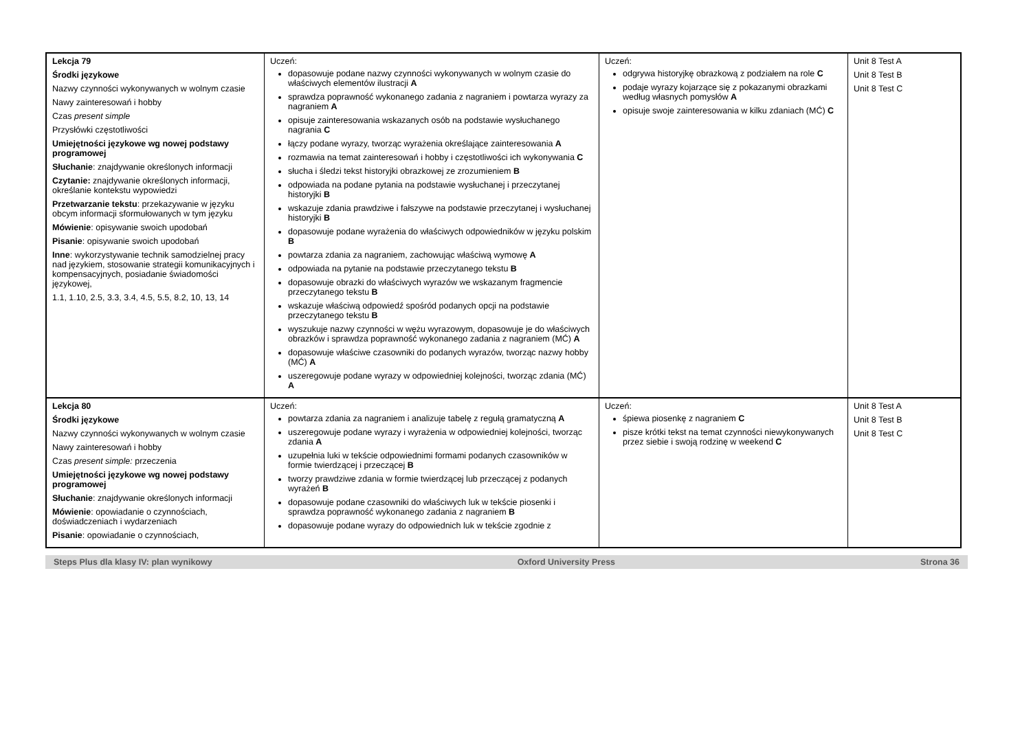| Lekcja 79 Środki językowe Nazwy czynności wykonywanych w wolnym czasie Nawy zainteresowań i hobby Czas present simple Przysłówki częstotliwości Umiejętności językowe wg nowej podstawy programowej Słuchanie : znajdywanie określonych informacji Czytanie: znajdywanie określonych informacji, określanie kontekstu wypowiedzi Przetwarzanie tekstu : przekazywanie w języku obcym informacji sformułowanych w tym języku Mówienie : opisywanie swoich upodobań Pisanie : opisywanie swoich upodobań Inne : wykorzystywanie technik samodzielnej pracy nad językiem, stosowanie strategii komunikacyjnych i kompensacyjnych, posiadanie świadomości językowej, 1.1, 1.10, 2.5, 3.3, 3.4, 4.5, 5.5, 8.2, 10, 13, 14 | Uczeń: dopasowuje podane nazwy czynności wykonywanych w wolnym czasie do właściwych elementów ilustracji A sprawdza poprawność wykonanego zadania z nagraniem i powtarza wyrazy za nagraniem A opisuje zainteresowania wskazanych osób na podstawie wysłuchanego nagrania C łączy podane wyrazy, tworząc wyrażenia określające zainteresowania A rozmawia na temat zainteresowań i hobby i częstotliwości ich wykonywania C słucha i śledzi tekst historyjki obrazkowej ze zrozumieniem B odpowiada na podane pytania na podstawie wysłuchanej i przeczytanej historyjki B wskazuje zdania prawdziwe i fałszywe na podstawie przeczytanej i wysłuchanej historyjki B dopasowuje podane wyrażenia do właściwych odpowiedników w języku polskim B powtarza zdania za nagraniem, zachowując właściwą wymowę A odpowiada na pytanie na podstawie przeczytanego tekstu B dopasowuje obrazki do właściwych wyrazów we wskazanym fragmencie przeczytanego tekstu B wskazuje właściwą odpowiedź spośród podanych opcji na podstawie przeczytanego tekstu B wyszukuje nazwy czynności w wężu wyrazowym, dopasowuje je do właściwych obrazków i sprawdza poprawność wykonanego zadania z nagraniem (MĆ) A dopasowuje właściwe czasowniki do podanych wyrazów, tworząc nazwy hobby (MĆ) A uszeregowuje podane wyrazy w odpowiedniej kolejności, tworząc zdania (MĆ) A | Uczeń: odgrywa historyjkę obrazkową z podziałem na role C podaje wyrazy kojarzące się z pokazanymi obrazkami według własnych pomysłów A opisuje swoje zainteresowania w kilku zdaniach (MĆ) C | Unit 8 Test A Unit 8 Test B Unit 8 Test C |
| Lekcja 80 Środki językowe Nazwy czynności wykonywanych w wolnym czasie Nawy zainteresowań i hobby Czas present simple: przeczenia Umiejętności językowe wg nowej podstawy programowej Słuchanie : znajdywanie określonych informacji Mówienie : opowiadanie o czynnościach, doświadczeniach i wydarzeniach Pisanie : opowiadanie o czynnościach, | Uczeń: powtarza zdania za nagraniem i analizuje tabelę z regułą gramatyczną A uszeregowuje podane wyrazy i wyrażenia w odpowiedniej kolejności, tworząc zdania A uzupełnia luki w tekście odpowiednimi formami podanych czasowników w formie twierdzącej i przeczącej B tworzy prawdziwe zdania w formie twierdzącej lub przeczącej z podanych wyrażeń B dopasowuje podane czasowniki do właściwych luk w tekście piosenki i sprawdza poprawność wykonanego zadania z nagraniem B dopasowuje podane wyrazy do odpowiednich luk w tekście zgodnie z | Uczeń: śpiewa piosenkę z nagraniem C pisze krótki tekst na temat czynności niewykonywanych przez siebie i swoją rodzinę w weekend C | Unit 8 Test A Unit 8 Test B Unit 8 Test C |
Steps Plus dla klasy IV: plan wynikowy Oxford University Press Strona 36